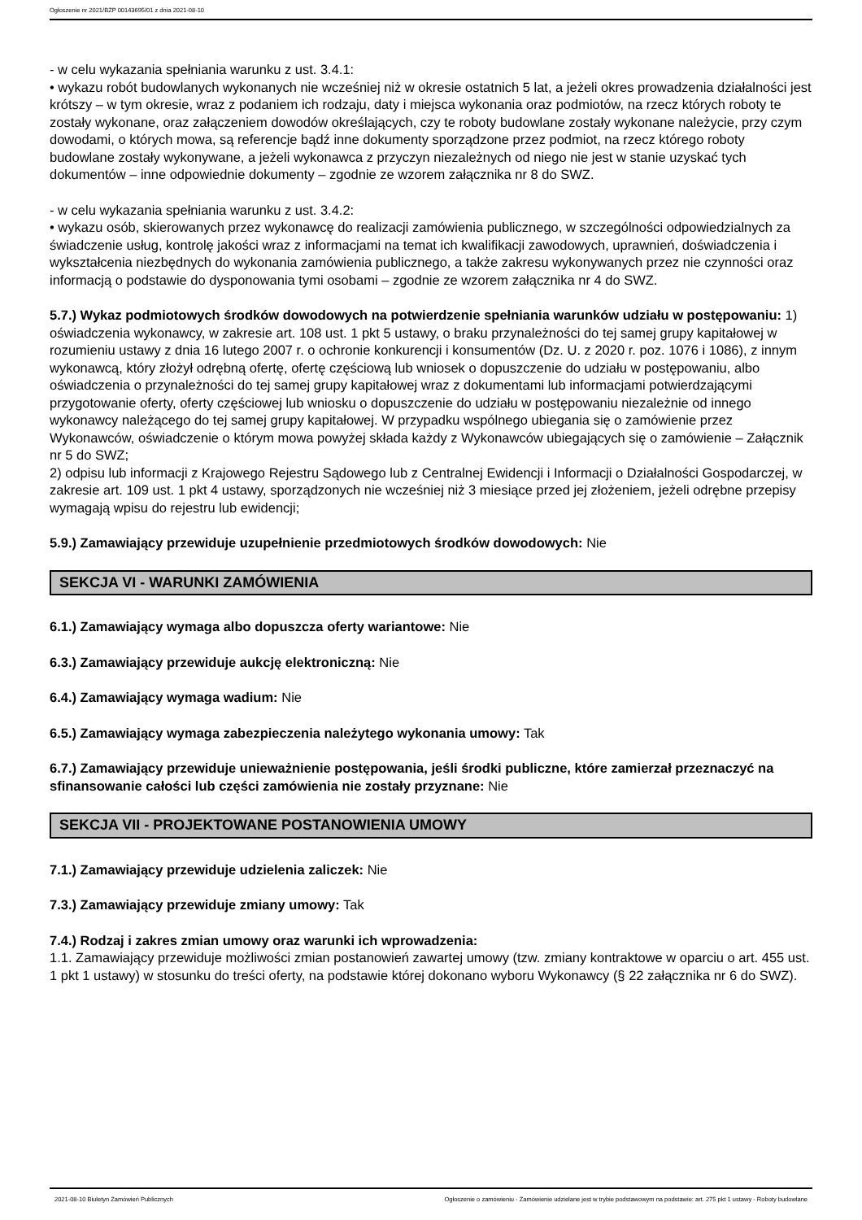Ogłoszenie nr 2021/BZP 00143695/01 z dnia 2021-08-10
- w celu wykazania spełniania warunku z ust. 3.4.1:
• wykazu robót budowlanych wykonanych nie wcześniej niż w okresie ostatnich 5 lat, a jeżeli okres prowadzenia działalności jest krótszy – w tym okresie, wraz z podaniem ich rodzaju, daty i miejsca wykonania oraz podmiotów, na rzecz których roboty te zostały wykonane, oraz załączeniem dowodów określających, czy te roboty budowlane zostały wykonane należycie, przy czym dowodami, o których mowa, są referencje bądź inne dokumenty sporządzone przez podmiot, na rzecz którego roboty budowlane zostały wykonywane, a jeżeli wykonawca z przyczyn niezależnych od niego nie jest w stanie uzyskać tych dokumentów – inne odpowiednie dokumenty – zgodnie ze wzorem załącznika nr 8 do SWZ.
- w celu wykazania spełniania warunku z ust. 3.4.2:
• wykazu osób, skierowanych przez wykonawcę do realizacji zamówienia publicznego, w szczególności odpowiedzialnych za świadczenie usług, kontrolę jakości wraz z informacjami na temat ich kwalifikacji zawodowych, uprawnień, doświadczenia i wykształcenia niezbędnych do wykonania zamówienia publicznego, a także zakresu wykonywanych przez nie czynności oraz informacją o podstawie do dysponowania tymi osobami – zgodnie ze wzorem załącznika nr 4 do SWZ.
5.7.) Wykaz podmiotowych środków dowodowych na potwierdzenie spełniania warunków udziału w postępowaniu: 1) oświadczenia wykonawcy, w zakresie art. 108 ust. 1 pkt 5 ustawy, o braku przynależności do tej samej grupy kapitałowej w rozumieniu ustawy z dnia 16 lutego 2007 r. o ochronie konkurencji i konsumentów (Dz. U. z 2020 r. poz. 1076 i 1086), z innym wykonawcą, który złożył odrębną ofertę, ofertę częściową lub wniosek o dopuszczenie do udziału w postępowaniu, albo oświadczenia o przynależności do tej samej grupy kapitałowej wraz z dokumentami lub informacjami potwierdzającymi przygotowanie oferty, oferty częściowej lub wniosku o dopuszczenie do udziału w postępowaniu niezależnie od innego wykonawcy należącego do tej samej grupy kapitałowej. W przypadku wspólnego ubiegania się o zamówienie przez Wykonawców, oświadczenie o którym mowa powyżej składa każdy z Wykonawców ubiegających się o zamówienie – Załącznik nr 5 do SWZ;
2) odpisu lub informacji z Krajowego Rejestru Sądowego lub z Centralnej Ewidencji i Informacji o Działalności Gospodarczej, w zakresie art. 109 ust. 1 pkt 4 ustawy, sporządzonych nie wcześniej niż 3 miesiące przed jej złożeniem, jeżeli odrębne przepisy wymagają wpisu do rejestru lub ewidencji;
5.9.) Zamawiający przewiduje uzupełnienie przedmiotowych środków dowodowych: Nie
SEKCJA VI - WARUNKI ZAMÓWIENIA
6.1.) Zamawiający wymaga albo dopuszcza oferty wariantowe: Nie
6.3.) Zamawiający przewiduje aukcję elektroniczną: Nie
6.4.) Zamawiający wymaga wadium: Nie
6.5.) Zamawiający wymaga zabezpieczenia należytego wykonania umowy: Tak
6.7.) Zamawiający przewiduje unieważnienie postępowania, jeśli środki publiczne, które zamierzał przeznaczyć na sfinansowanie całości lub części zamówienia nie zostały przyznane: Nie
SEKCJA VII - PROJEKTOWANE POSTANOWIENIA UMOWY
7.1.) Zamawiający przewiduje udzielenia zaliczek: Nie
7.3.) Zamawiający przewiduje zmiany umowy: Tak
7.4.) Rodzaj i zakres zmian umowy oraz warunki ich wprowadzenia:
1.1. Zamawiający przewiduje możliwości zmian postanowień zawartej umowy (tzw. zmiany kontraktowe w oparciu o art. 455 ust. 1 pkt 1 ustawy) w stosunku do treści oferty, na podstawie której dokonano wyboru Wykonawcy (§ 22 załącznika nr 6 do SWZ).
2021-08-10 Biuletyn Zamówień Publicznych Ogłoszenie o zamówieniu - Zamówienie udzielane jest w trybie podstawowym na podstawie: art. 275 pkt 1 ustawy - Roboty budowlane